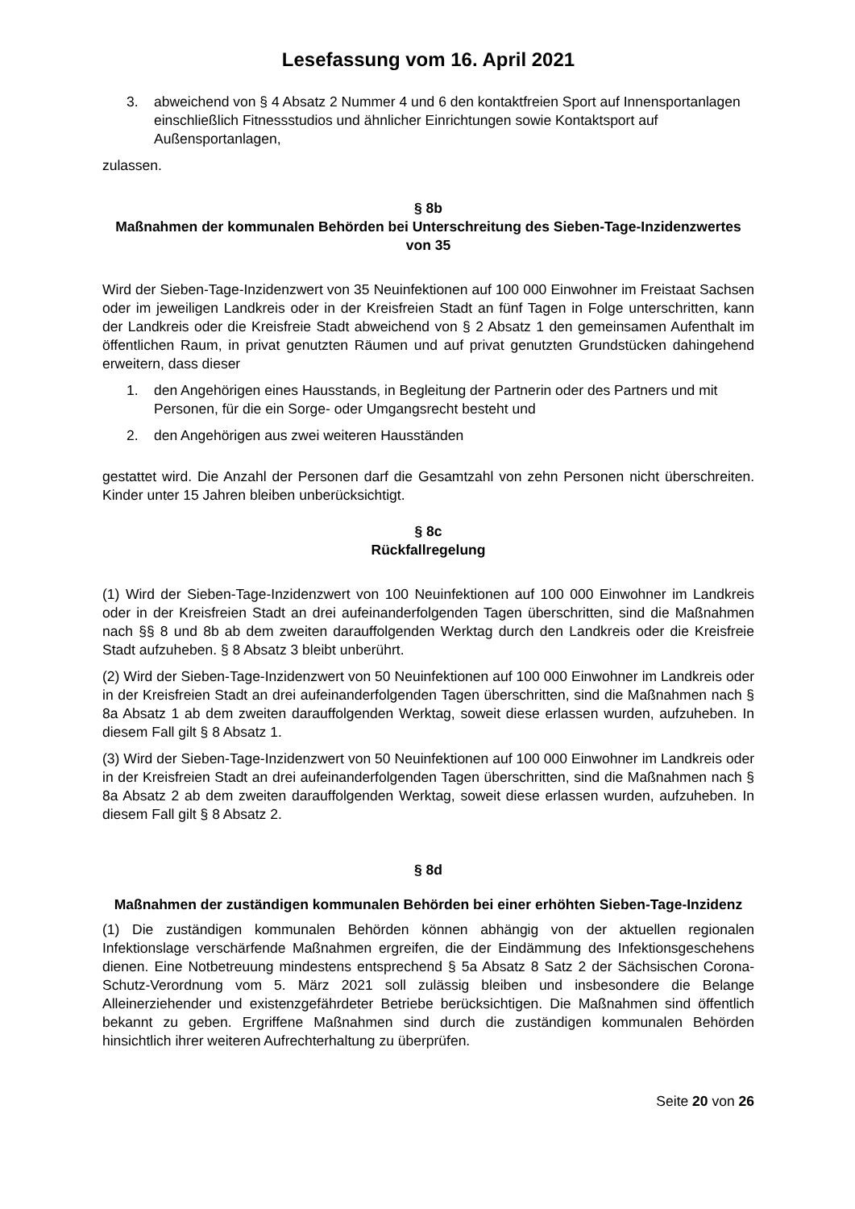Lesefassung vom 16. April 2021
3. abweichend von § 4 Absatz 2 Nummer 4 und 6 den kontaktfreien Sport auf Innensport­anlagen einschließlich Fitnessstudios und ähnlicher Einrichtungen sowie Kontaktsport auf Außensportanlagen,
zulassen.
§ 8b
Maßnahmen der kommunalen Behörden bei Unterschreitung des Sieben-Tage-Inzi­denzwertes von 35
Wird der Sieben-Tage-Inzidenzwert von 35 Neuinfektionen auf 100 000 Einwohner im Frei­staat Sachsen oder im jeweiligen Landkreis oder in der Kreisfreien Stadt an fünf Tagen in Folge unterschritten, kann der Landkreis oder die Kreisfreie Stadt abweichend von § 2 Absatz 1 den gemeinsamen Aufenthalt im öffentlichen Raum, in privat genutzten Räumen und auf privat genutzten Grundstücken dahingehend erweitern, dass dieser
1. den Angehörigen eines Hausstands, in Begleitung der Partnerin oder des Partners und mit Personen, für die ein Sorge- oder Umgangsrecht besteht und
2. den Angehörigen aus zwei weiteren Hausständen
gestattet wird. Die Anzahl der Personen darf die Gesamtzahl von zehn Personen nicht über­schreiten. Kinder unter 15 Jahren bleiben unberücksichtigt.
§ 8c
Rückfallregelung
(1) Wird der Sieben-Tage-Inzidenzwert von 100 Neuinfektionen auf 100 000 Einwohner im Landkreis oder in der Kreisfreien Stadt an drei aufeinanderfolgenden Tagen überschritten, sind die Maßnahmen nach §§ 8 und 8b ab dem zweiten darauffolgenden Werktag durch den Land­kreis oder die Kreisfreie Stadt aufzuheben. § 8 Absatz 3 bleibt unberührt.
(2) Wird der Sieben-Tage-Inzidenzwert von 50 Neuinfektionen auf 100 000 Einwohner im Landkreis oder in der Kreisfreien Stadt an drei aufeinanderfolgenden Tagen überschritten, sind die Maßnahmen nach § 8a Absatz 1 ab dem zweiten darauffolgenden Werktag, soweit diese erlassen wurden, aufzuheben. In diesem Fall gilt § 8 Absatz 1.
(3) Wird der Sieben-Tage-Inzidenzwert von 50 Neuinfektionen auf 100 000 Einwohner im Landkreis oder in der Kreisfreien Stadt an drei aufeinanderfolgenden Tagen überschritten, sind die Maßnahmen nach § 8a Absatz 2 ab dem zweiten darauffolgenden Werktag, soweit diese erlassen wurden, aufzuheben. In diesem Fall gilt § 8 Absatz 2.
§ 8d
Maßnahmen der zuständigen kommunalen Behörden bei einer erhöhten Sieben-Tage-Inzidenz
(1) Die zuständigen kommunalen Behörden können abhängig von der aktuellen regionalen Infektionslage verschärfende Maßnahmen ergreifen, die der Eindämmung des Infektionsge­schehens dienen. Eine Notbetreuung mindestens entsprechend § 5a Absatz 8 Satz 2 der Sächsischen Corona-Schutz-Verordnung vom 5. März 2021 soll zulässig bleiben und insbe­sondere die Belange Alleinerziehender und existenzgefährdeter Betriebe berücksichtigen. Die Maßnahmen sind öffentlich bekannt zu geben. Ergriffene Maßnahmen sind durch die zustän­digen kommunalen Behörden hinsichtlich ihrer weiteren Aufrechterhaltung zu überprüfen.
Seite 20 von 26